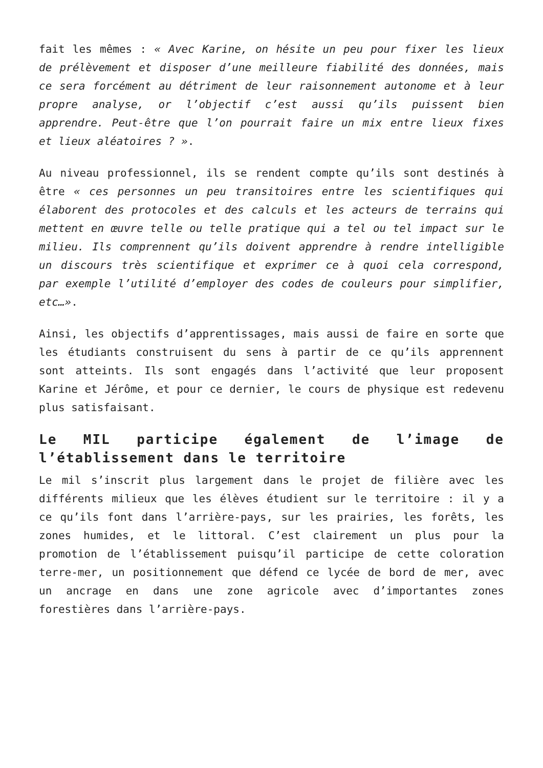fait les mêmes : « Avec Karine, on hésite un peu pour fixer les lieux de prélèvement et disposer d’une meilleure fiabilité des données, mais ce sera forcément au détriment de leur raisonnement autonome et à leur propre analyse, or l’objectif c’est aussi qu’ils puissent bien apprendre. Peut-être que l’on pourrait faire un mix entre lieux fixes et lieux aléatoires ? ».
Au niveau professionnel, ils se rendent compte qu’ils sont destinés à être « ces personnes un peu transitoires entre les scientifiques qui élaborent des protocoles et des calculs et les acteurs de terrains qui mettent en œuvre telle ou telle pratique qui a tel ou tel impact sur le milieu. Ils comprennent qu’ils doivent apprendre à rendre intelligible un discours très scientifique et exprimer ce à quoi cela correspond, par exemple l’utilité d’employer des codes de couleurs pour simplifier, etc…».
Ainsi, les objectifs d’apprentissages, mais aussi de faire en sorte que les étudiants construisent du sens à partir de ce qu’ils apprennent sont atteints. Ils sont engagés dans l’activité que leur proposent Karine et Jérôme, et pour ce dernier, le cours de physique est redevenu plus satisfaisant.
Le MIL participe également de l’image de l’établissement dans le territoire
Le mil s’inscrit plus largement dans le projet de filière avec les différents milieux que les élèves étudient sur le territoire : il y a ce qu’ils font dans l’arrière-pays, sur les prairies, les forêts, les zones humides, et le littoral. C’est clairement un plus pour la promotion de l’établissement puisqu’il participe de cette coloration terre-mer, un positionnement que défend ce lycée de bord de mer, avec un ancrage en dans une zone agricole avec d’importantes zones forestières dans l’arrière-pays.